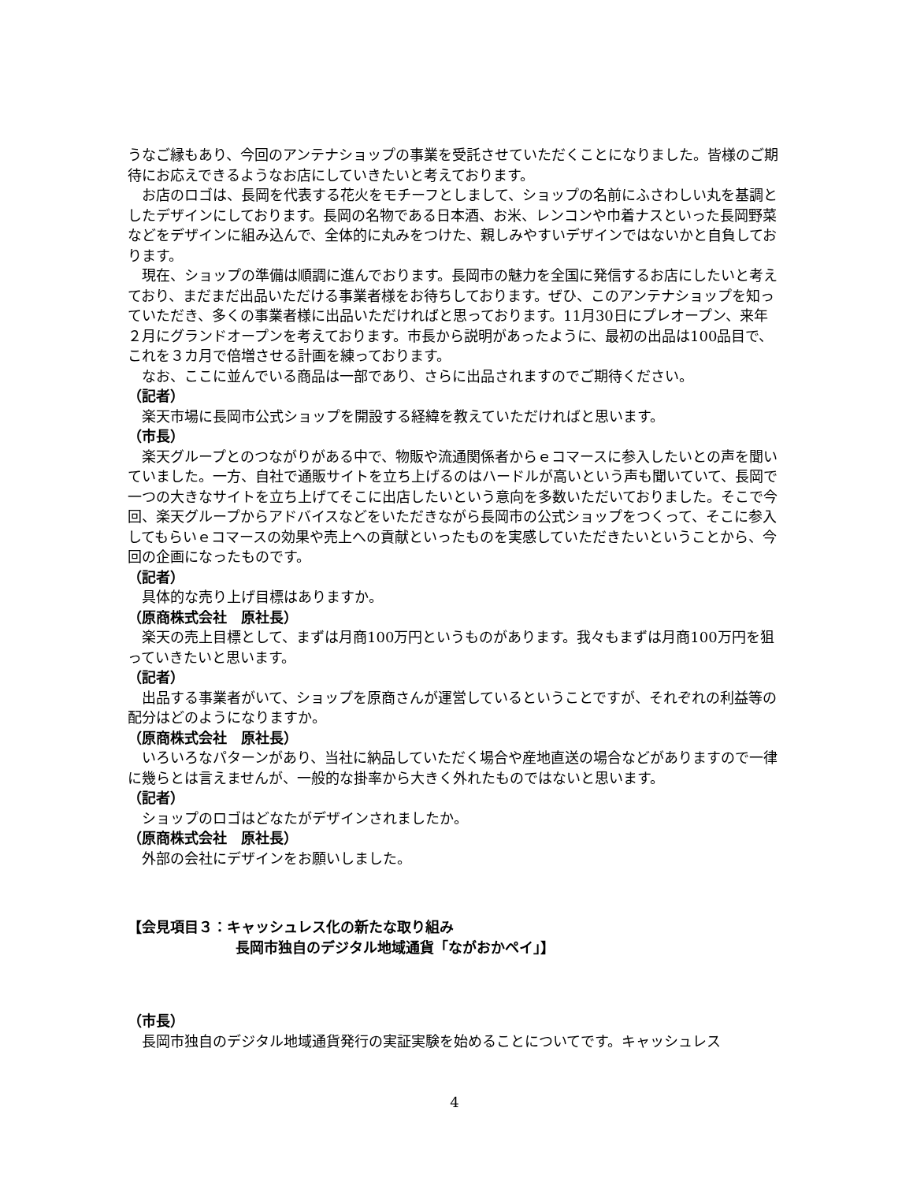うなご縁もあり、今回のアンテナショップの事業を受託させていただくことになりました。皆様のご期待にお応えできるようなお店にしていきたいと考えております。
お店のロゴは、長岡を代表する花火をモチーフとしまして、ショップの名前にふさわしい丸を基調としたデザインにしております。長岡の名物である日本酒、お米、レンコンや巾着ナスといった長岡野菜などをデザインに組み込んで、全体的に丸みをつけた、親しみやすいデザインではないかと自負しております。
現在、ショップの準備は順調に進んでおります。長岡市の魅力を全国に発信するお店にしたいと考えており、まだまだ出品いただける事業者様をお待ちしております。ぜひ、このアンテナショップを知っていただき、多くの事業者様に出品いただければと思っております。11月30日にプレオープン、来年２月にグランドオープンを考えております。市長から説明があったように、最初の出品は100品目で、これを３カ月で倍増させる計画を練っております。
なお、ここに並んでいる商品は一部であり、さらに出品されますのでご期待ください。
（記者）
楽天市場に長岡市公式ショップを開設する経緯を教えていただければと思います。
（市長）
楽天グループとのつながりがある中で、物販や流通関係者からｅコマースに参入したいとの声を聞いていました。一方、自社で通販サイトを立ち上げるのはハードルが高いという声も聞いていて、長岡で一つの大きなサイトを立ち上げてそこに出店したいという意向を多数いただいておりました。そこで今回、楽天グループからアドバイスなどをいただきながら長岡市の公式ショップをつくって、そこに参入してもらいｅコマースの効果や売上への貢献といったものを実感していただきたいということから、今回の企画になったものです。
（記者）
具体的な売り上げ目標はありますか。
（原商株式会社　原社長）
楽天の売上目標として、まずは月商100万円というものがあります。我々もまずは月商100万円を狙っていきたいと思います。
（記者）
出品する事業者がいて、ショップを原商さんが運営しているということですが、それぞれの利益等の配分はどのようになりますか。
（原商株式会社　原社長）
いろいろなパターンがあり、当社に納品していただく場合や産地直送の場合などがありますので一律に幾らとは言えませんが、一般的な掛率から大きく外れたものではないと思います。
（記者）
ショップのロゴはどなたがデザインされましたか。
（原商株式会社　原社長）
外部の会社にデザインをお願いしました。
【会見項目３：キャッシュレス化の新たな取り組み
長岡市独自のデジタル地域通貨「ながおかペイ」】
（市長）
長岡市独自のデジタル地域通貨発行の実証実験を始めることについてです。キャッシュレス
4